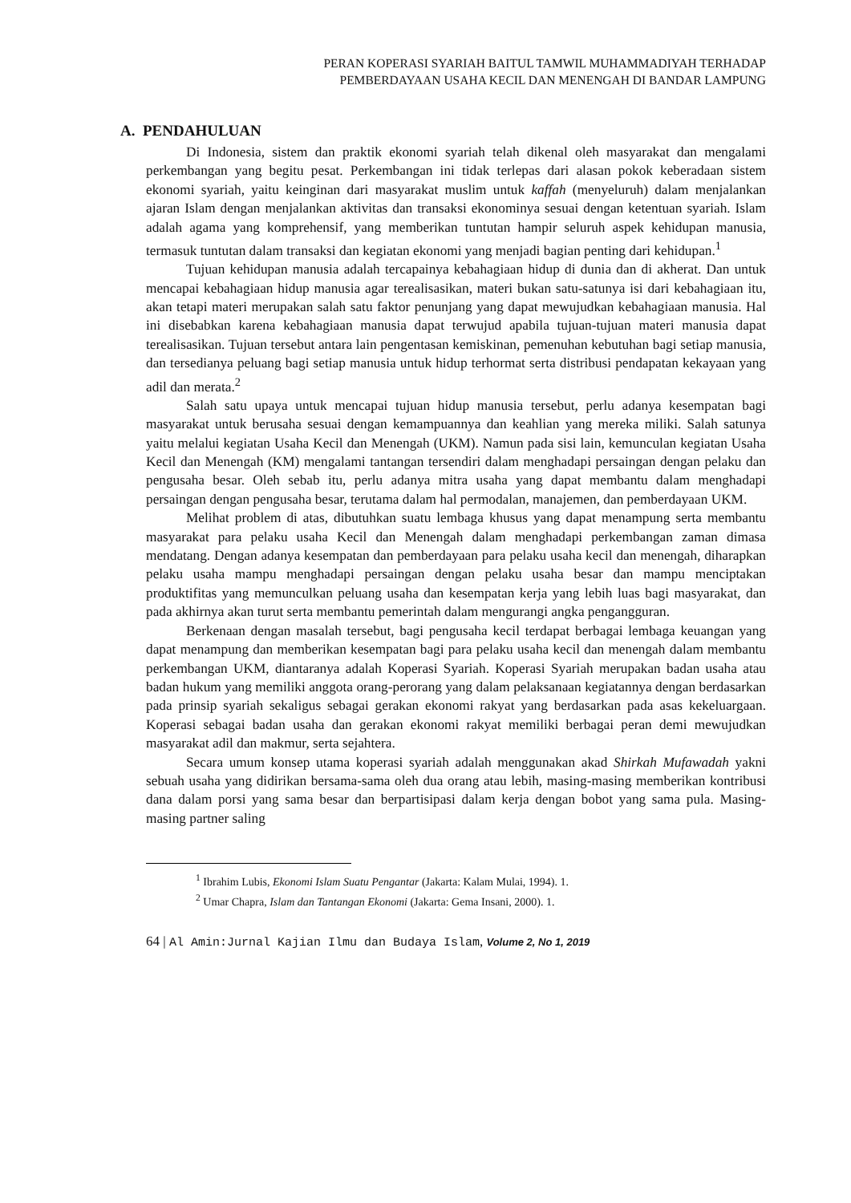PERAN KOPERASI SYARIAH BAITUL TAMWIL MUHAMMADIYAH TERHADAP
PEMBERDAYAAN USAHA KECIL DAN MENENGAH DI BANDAR LAMPUNG
A. PENDAHULUAN
Di Indonesia, sistem dan praktik ekonomi syariah telah dikenal oleh masyarakat dan mengalami perkembangan yang begitu pesat. Perkembangan ini tidak terlepas dari alasan pokok keberadaan sistem ekonomi syariah, yaitu keinginan dari masyarakat muslim untuk kaffah (menyeluruh) dalam menjalankan ajaran Islam dengan menjalankan aktivitas dan transaksi ekonominya sesuai dengan ketentuan syariah. Islam adalah agama yang komprehensif, yang memberikan tuntutan hampir seluruh aspek kehidupan manusia, termasuk tuntutan dalam transaksi dan kegiatan ekonomi yang menjadi bagian penting dari kehidupan.<sup>1</sup>
Tujuan kehidupan manusia adalah tercapainya kebahagiaan hidup di dunia dan di akherat. Dan untuk mencapai kebahagiaan hidup manusia agar terealisasikan, materi bukan satu-satunya isi dari kebahagiaan itu, akan tetapi materi merupakan salah satu faktor penunjang yang dapat mewujudkan kebahagiaan manusia. Hal ini disebabkan karena kebahagiaan manusia dapat terwujud apabila tujuan-tujuan materi manusia dapat terealisasikan. Tujuan tersebut antara lain pengentasan kemiskinan, pemenuhan kebutuhan bagi setiap manusia, dan tersedianya peluang bagi setiap manusia untuk hidup terhormat serta distribusi pendapatan kekayaan yang adil dan merata.<sup>2</sup>
Salah satu upaya untuk mencapai tujuan hidup manusia tersebut, perlu adanya kesempatan bagi masyarakat untuk berusaha sesuai dengan kemampuannya dan keahlian yang mereka miliki. Salah satunya yaitu melalui kegiatan Usaha Kecil dan Menengah (UKM). Namun pada sisi lain, kemunculan kegiatan Usaha Kecil dan Menengah (KM) mengalami tantangan tersendiri dalam menghadapi persaingan dengan pelaku dan pengusaha besar. Oleh sebab itu, perlu adanya mitra usaha yang dapat membantu dalam menghadapi persaingan dengan pengusaha besar, terutama dalam hal permodalan, manajemen, dan pemberdayaan UKM.
Melihat problem di atas, dibutuhkan suatu lembaga khusus yang dapat menampung serta membantu masyarakat para pelaku usaha Kecil dan Menengah dalam menghadapi perkembangan zaman dimasa mendatang. Dengan adanya kesempatan dan pemberdayaan para pelaku usaha kecil dan menengah, diharapkan pelaku usaha mampu menghadapi persaingan dengan pelaku usaha besar dan mampu menciptakan produktifitas yang memunculkan peluang usaha dan kesempatan kerja yang lebih luas bagi masyarakat, dan pada akhirnya akan turut serta membantu pemerintah dalam mengurangi angka pengangguran.
Berkenaan dengan masalah tersebut, bagi pengusaha kecil terdapat berbagai lembaga keuangan yang dapat menampung dan memberikan kesempatan bagi para pelaku usaha kecil dan menengah dalam membantu perkembangan UKM, diantaranya adalah Koperasi Syariah. Koperasi Syariah merupakan badan usaha atau badan hukum yang memiliki anggota orang-perorang yang dalam pelaksanaan kegiatannya dengan berdasarkan pada prinsip syariah sekaligus sebagai gerakan ekonomi rakyat yang berdasarkan pada asas kekeluargaan. Koperasi sebagai badan usaha dan gerakan ekonomi rakyat memiliki berbagai peran demi mewujudkan masyarakat adil dan makmur, serta sejahtera.
Secara umum konsep utama koperasi syariah adalah menggunakan akad Shirkah Mufawadah yakni sebuah usaha yang didirikan bersama-sama oleh dua orang atau lebih, masing-masing memberikan kontribusi dana dalam porsi yang sama besar dan berpartisipasi dalam kerja dengan bobot yang sama pula. Masing-masing partner saling
<sup>1</sup> Ibrahim Lubis, Ekonomi Islam Suatu Pengantar (Jakarta: Kalam Mulai, 1994). 1.
<sup>2</sup> Umar Chapra, Islam dan Tantangan Ekonomi (Jakarta: Gema Insani, 2000). 1.
64 | Al Amin:Jurnal Kajian Ilmu dan Budaya Islam, Volume 2, No 1, 2019